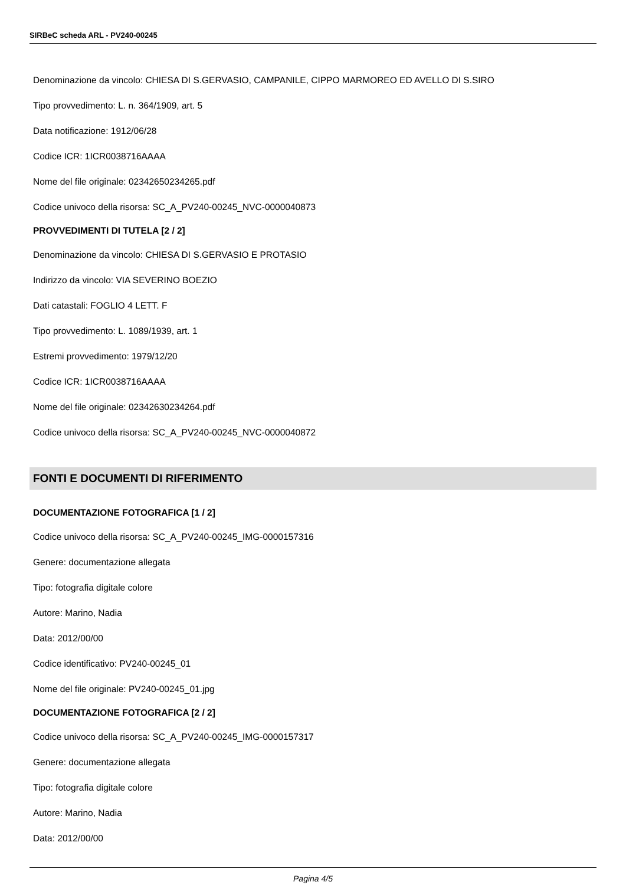SIRBeC scheda ARL - PV240-00245
Denominazione da vincolo: CHIESA DI S.GERVASIO, CAMPANILE, CIPPO MARMOREO ED AVELLO DI S.SIRO
Tipo provvedimento: L. n. 364/1909, art. 5
Data notificazione: 1912/06/28
Codice ICR: 1ICR0038716AAAA
Nome del file originale: 02342650234265.pdf
Codice univoco della risorsa: SC_A_PV240-00245_NVC-0000040873
PROVVEDIMENTI DI TUTELA [2 / 2]
Denominazione da vincolo: CHIESA DI S.GERVASIO E PROTASIO
Indirizzo da vincolo: VIA SEVERINO BOEZIO
Dati catastali: FOGLIO 4 LETT. F
Tipo provvedimento: L. 1089/1939, art. 1
Estremi provvedimento: 1979/12/20
Codice ICR: 1ICR0038716AAAA
Nome del file originale: 02342630234264.pdf
Codice univoco della risorsa: SC_A_PV240-00245_NVC-0000040872
FONTI E DOCUMENTI DI RIFERIMENTO
DOCUMENTAZIONE FOTOGRAFICA [1 / 2]
Codice univoco della risorsa: SC_A_PV240-00245_IMG-0000157316
Genere: documentazione allegata
Tipo: fotografia digitale colore
Autore: Marino, Nadia
Data: 2012/00/00
Codice identificativo: PV240-00245_01
Nome del file originale: PV240-00245_01.jpg
DOCUMENTAZIONE FOTOGRAFICA [2 / 2]
Codice univoco della risorsa: SC_A_PV240-00245_IMG-0000157317
Genere: documentazione allegata
Tipo: fotografia digitale colore
Autore: Marino, Nadia
Data: 2012/00/00
Pagina 4/5